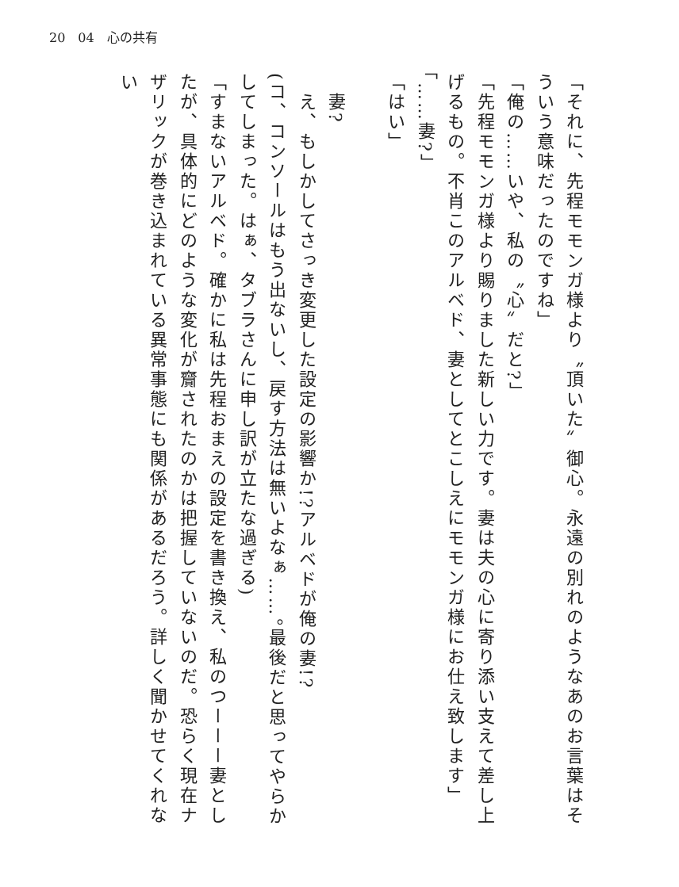20　04　心の共有
「それに、先程モモンガ様より〝頂いた〟御心。永遠の別れのようなあのお言葉はそういう意味だったのですね」
「俺の……いや、私の〝心〟だと?」
「先程モモンガ様より賜りました新しい力です。妻は夫の心に寄り添い支えて差し上げるもの。不肖このアルベド、妻としてとこしえにモモンガ様にお仕え致します」
「……妻?」
「はい」
　妻?
　え、もしかしてさっき変更した設定の影響か!?アルベドが俺の妻!?
(コ、コンソールはもう出ないし、戻す方法は無いよなぁ……。最後だと思ってやらかしてしまった。はぁ、タブラさんに申し訳が立たな過ぎる)
「すまないアルベド。確かに私は先程おまえの設定を書き換え、私のつーーー妻としたが、具体的にどのような変化が齎されたのかは把握していないのだ。恐らく現在ナザリックが巻き込まれている異常事態にも関係があるだろう。詳しく聞かせてくれない